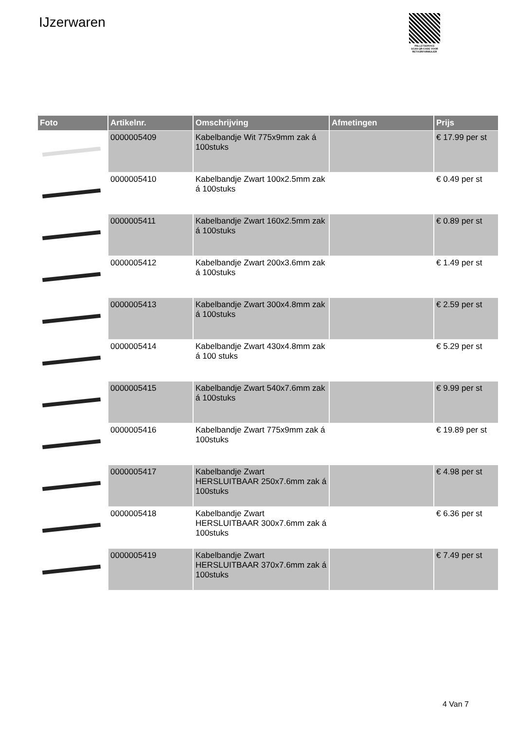IJzerwaren
PALLETSERVICE
SCAN QR-CODE VOOR RETOURFORMULIER
| Foto | Artikelnr. | Omschrijving | Afmetingen | Prijs |
| --- | --- | --- | --- | --- |
| | 0000005409 | Kabelbandje Wit 775x9mm zak á 100stuks | | € 17.99 per st |
| | 0000005410 | Kabelbandje Zwart 100x2.5mm zak á 100stuks | | € 0.49 per st |
| | 0000005411 | Kabelbandje Zwart 160x2.5mm zak á 100stuks | | € 0.89 per st |
| | 0000005412 | Kabelbandje Zwart 200x3.6mm zak á 100stuks | | € 1.49 per st |
| | 0000005413 | Kabelbandje Zwart 300x4.8mm zak á 100stuks | | € 2.59 per st |
| | 0000005414 | Kabelbandje Zwart 430x4.8mm zak á 100 stuks | | € 5.29 per st |
| | 0000005415 | Kabelbandje Zwart 540x7.6mm zak á 100stuks | | € 9.99 per st |
| | 0000005416 | Kabelbandje Zwart 775x9mm zak á 100stuks | | € 19.89 per st |
| | 0000005417 | Kabelbandje Zwart HERSLUITBAAR 250x7.6mm zak á 100stuks | | € 4.98 per st |
| | 0000005418 | Kabelbandje Zwart HERSLUITBAAR 300x7.6mm zak á 100stuks | | € 6.36 per st |
| | 0000005419 | Kabelbandje Zwart HERSLUITBAAR 370x7.6mm zak á 100stuks | | € 7.49 per st |
4 Van 7